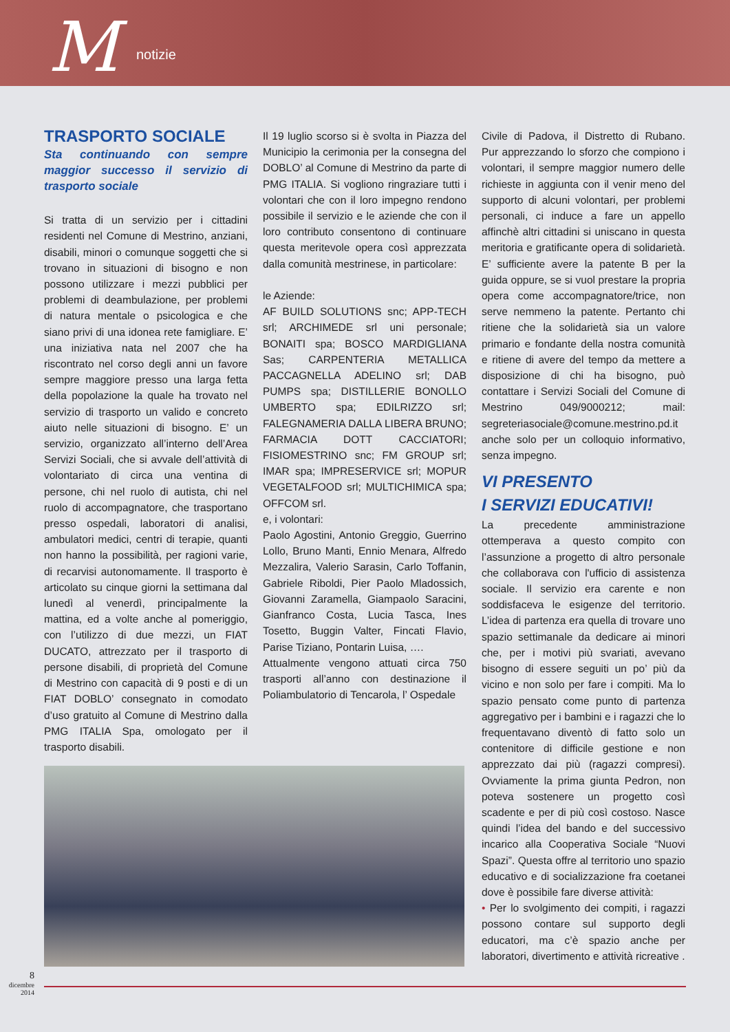M notizie
TRASPORTO SOCIALE
Sta continuando con sempre maggior successo il servizio di trasporto sociale
Si tratta di un servizio per i cittadini residenti nel Comune di Mestrino, anziani, disabili, minori o comunque soggetti che si trovano in situazioni di bisogno e non possono utilizzare i mezzi pubblici per problemi di deambulazione, per problemi di natura mentale o psicologica e che siano privi di una idonea rete famigliare. E’ una iniziativa nata nel 2007 che ha riscontrato nel corso degli anni un favore sempre maggiore presso una larga fetta della popolazione la quale ha trovato nel servizio di trasporto un valido e concreto aiuto nelle situazioni di bisogno. E’ un servizio, organizzato all’interno dell’Area Servizi Sociali, che si avvale dell’attività di volontariato di circa una ventina di persone, chi nel ruolo di autista, chi nel ruolo di accompagnatore, che trasportano presso ospedali, laboratori di analisi, ambulatori medici, centri di terapie, quanti non hanno la possibilità, per ragioni varie, di recarvisi autonomamente. Il trasporto è articolato su cinque giorni la settimana dal lunedì al venerdì, principalmente la mattina, ed a volte anche al pomeriggio, con l’utilizzo di due mezzi, un FIAT DUCATO, attrezzato per il trasporto di persone disabili, di proprietà del Comune di Mestrino con capacità di 9 posti e di un FIAT DOBLO’ consegnato in comodato d’uso gratuito al Comune di Mestrino dalla PMG ITALIA Spa, omologato per il trasporto disabili.
Il 19 luglio scorso si è svolta in Piazza del Municipio la cerimonia per la consegna del DOBLO’ al Comune di Mestrino da parte di PMG ITALIA. Si vogliono ringraziare tutti i volontari che con il loro impegno rendono possibile il servizio e le aziende che con il loro contributo consentono di continuare questa meritevole opera così apprezzata dalla comunità mestrinese, in particolare:
le Aziende:
AF BUILD SOLUTIONS snc; APP-TECH srl; ARCHIMEDE srl uni personale; BONAITI spa; BOSCO MARDIGLIANA Sas; CARPENTERIA METALLICA PACCAGNELLA ADELINO srl; DAB PUMPS spa; DISTILLERIE BONOLLO UMBERTO spa; EDILRIZZO srl; FALEGNAMERIA DALLA LIBERA BRUNO; FARMACIA DOTT CACCIATORI; FISIOMESTRINO snc; FM GROUP srl; IMAR spa; IMPRESERVICE srl; MOPUR VEGETALFOOD srl; MULTICHIMICA spa; OFFCOM srl.
e, i volontari:
Paolo Agostini, Antonio Greggio, Guerrino Lollo, Bruno Manti, Ennio Menara, Alfredo Mezzalira, Valerio Sarasin, Carlo Toffanin, Gabriele Riboldi, Pier Paolo Mladossich, Giovanni Zaramella, Giampaolo Saracini, Gianfranco Costa, Lucia Tasca, Ines Tosetto, Buggin Valter, Fincati Flavio, Parise Tiziano, Pontarin Luisa, ….
Attualmente vengono attuati circa 750 trasporti all’anno con destinazione il Poliambulatorio di Tencarola, l’ Ospedale
Civile di Padova, il Distretto di Rubano. Pur apprezzando lo sforzo che compiono i volontari, il sempre maggior numero delle richieste in aggiunta con il venir meno del supporto di alcuni volontari, per problemi personali, ci induce a fare un appello affinchè altri cittadini si uniscano in questa meritoria e gratificante opera di solidarietà. E’ sufficiente avere la patente B per la guida oppure, se si vuol prestare la propria opera come accompagnatore/trice, non serve nemmeno la patente. Pertanto chi ritiene che la solidarietà sia un valore primario e fondante della nostra comunità e ritiene di avere del tempo da mettere a disposizione di chi ha bisogno, può contattare i Servizi Sociali del Comune di Mestrino 049/9000212; mail: segreteriasociale@comune.mestrino.pd.it anche solo per un colloquio informativo, senza impegno.
VI PRESENTO
I SERVIZI EDUCATIVI!
La precedente amministrazione ottemperava a questo compito con l’assunzione a progetto di altro personale che collaborava con l'ufficio di assistenza sociale. Il servizio era carente e non soddisfaceva le esigenze del territorio. L’idea di partenza era quella di trovare uno spazio settimanale da dedicare ai minori che, per i motivi più svariati, avevano bisogno di essere seguiti un po’ più da vicino e non solo per fare i compiti. Ma lo spazio pensato come punto di partenza aggregativo per i bambini e i ragazzi che lo frequentavano diventò di fatto solo un contenitore di difficile gestione e non apprezzato dai più (ragazzi compresi). Ovviamente la prima giunta Pedron, non poteva sostenere un progetto così scadente e per di più così costoso. Nasce quindi l’idea del bando e del successivo incarico alla Cooperativa Sociale “Nuovi Spazi”. Questa offre al territorio uno spazio educativo e di socializzazione fra coetanei dove è possibile fare diverse attività:
• Per lo svolgimento dei compiti, i ragazzi possono contare sul supporto degli educatori, ma c’è spazio anche per laboratori, divertimento e attività ricreative .
8
dicembre
2014